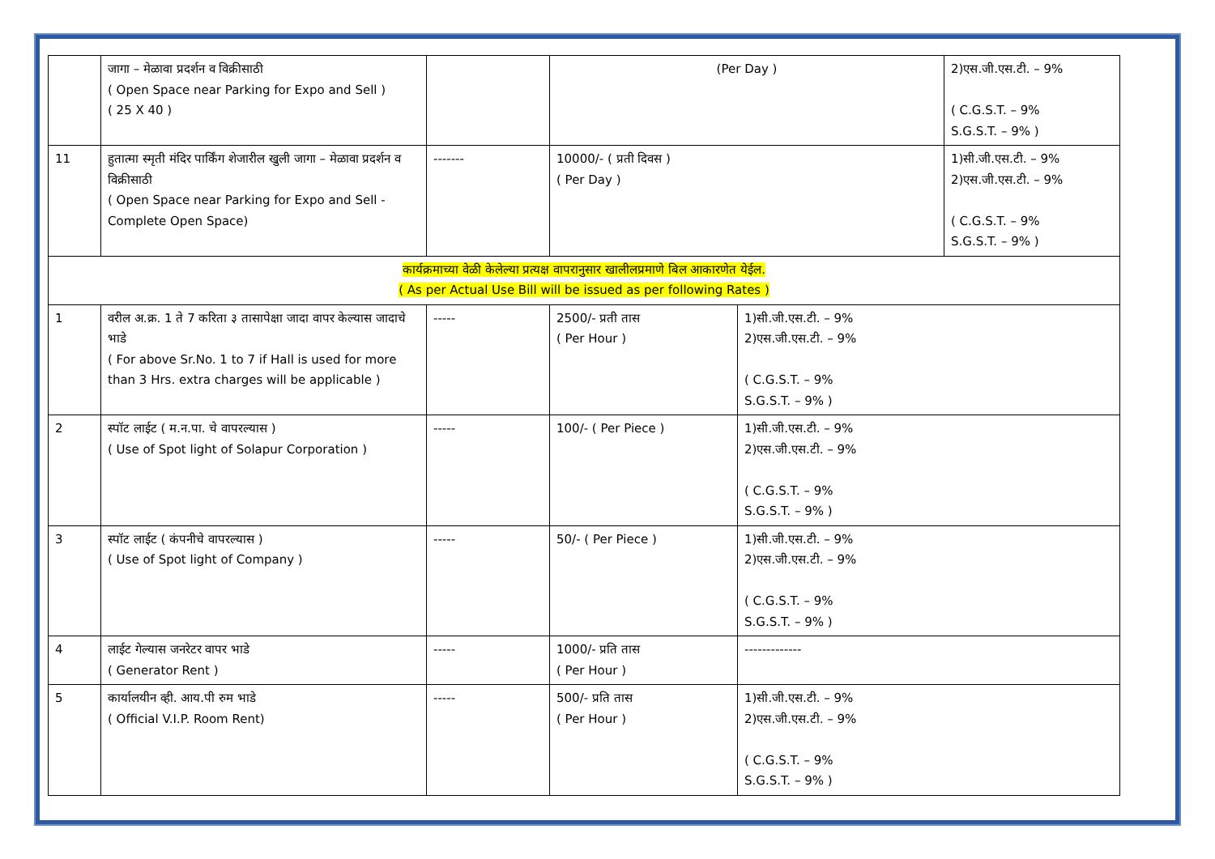| | जागा – मेळावा प्रदर्शन व विक्रीसाठी ( Open Space near Parking for Expo and Sell ) ( 25 X 40 ) | | (Per Day ) | | 2)एस.जी.एस.टी. – 9% ( C.G.S.T. – 9% S.G.S.T. – 9% ) |
| 11 | हुतात्मा स्मृती मंदिर पार्किंग शेजारील खुली जागा – मेळावा प्रदर्शन व विक्रीसाठी ( Open Space near Parking for Expo and Sell - Complete Open Space) | ------- | 10000/- ( प्रती दिवस ) ( Per Day ) | | 1)सी.जी.एस.टी. – 9% 2)एस.जी.एस.टी. – 9% ( C.G.S.T. – 9% S.G.S.T. – 9% ) |
| कार्यक्रमाच्या वेळी केलेल्या प्रत्यक्ष वापरानुसार खालीलप्रमाणे बिल आकारणेत येईल. ( As per Actual Use Bill will be issued as per following Rates ) | | | | | |
| 1 | वरील अ.क्र. 1 ते 7 करिता ३ तासापेक्षा जादा वापर केल्यास जादाचे भाडे ( For above Sr.No. 1 to 7 if Hall is used for more than 3 Hrs. extra charges will be applicable ) | ----- | 2500/- प्रती तास ( Per Hour ) | 1)सी.जी.एस.टी. – 9% 2)एस.जी.एस.टी. – 9% ( C.G.S.T. – 9% S.G.S.T. – 9% ) | |
| 2 | स्पॉट लाईट ( म.न.पा. चे वापरल्यास ) ( Use of Spot light of Solapur Corporation ) | ----- | 100/- ( Per Piece ) | 1)सी.जी.एस.टी. – 9% 2)एस.जी.एस.टी. – 9% ( C.G.S.T. – 9% S.G.S.T. – 9% ) | |
| 3 | स्पॉट लाईट ( कंपनीचे वापरल्यास ) ( Use of Spot light of Company ) | ----- | 50/- ( Per Piece ) | 1)सी.जी.एस.टी. – 9% 2)एस.जी.एस.टी. – 9% ( C.G.S.T. – 9% S.G.S.T. – 9% ) | |
| 4 | लाईट गेल्यास जनरेटर वापर भाडे ( Generator Rent ) | ----- | 1000/- प्रति तास ( Per Hour ) | ------------- | |
| 5 | कार्यालयीन व्ही. आय.पी रुम भाडे ( Official V.I.P. Room Rent) | ----- | 500/- प्रति तास ( Per Hour ) | 1)सी.जी.एस.टी. – 9% 2)एस.जी.एस.टी. – 9% ( C.G.S.T. – 9% S.G.S.T. – 9% ) | |